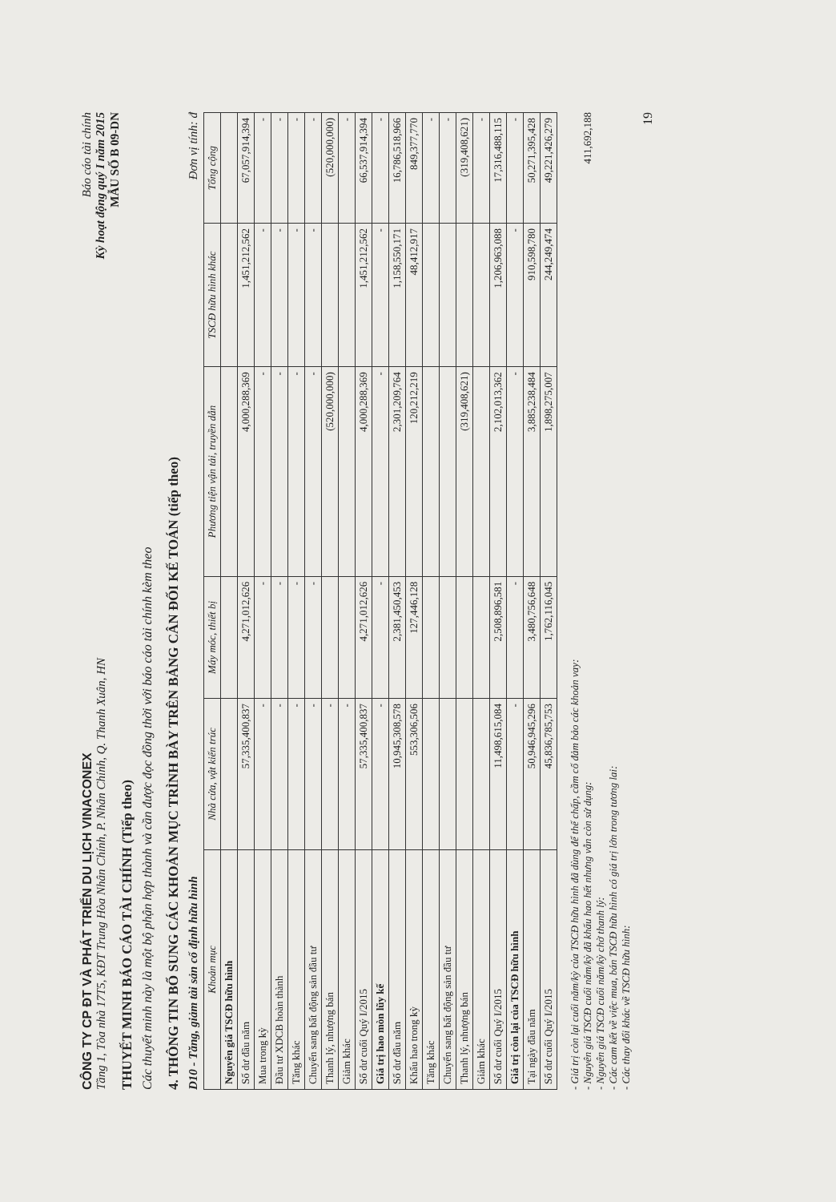CÔNG TY CP ĐT VÀ PHÁT TRIỂN DU LỊCH VINACONEX
Tầng 1, Tòa nhà 17T5, KĐT Trung Hòa Nhân Chính, P. Nhân Chính, Q. Thanh Xuân, HN
Báo cáo tài chính
Kỳ hoạt động quý I năm 2015
THUYẾT MINH BÁO CÁO TÀI CHÍNH (Tiếp theo)
MẪU SỐ B 09-DN
Các thuyết minh này là một bộ phận hợp thành và cần được đọc đồng thời với báo cáo tài chính kèm theo
4. THÔNG TIN BỔ SUNG CÁC KHOẢN MỤC TRÌNH BÀY TRÊN BẢNG CÂN ĐỐI KẾ TOÁN (tiếp theo)
D10 - Tăng, giảm tài sản cố định hữu hình Đơn vị tính: đ
| Khoản mục | Nhà cửa, vật kiến trúc | Máy móc, thiết bị | Phương tiện vận tải, truyền dẫn | TSCĐ hữu hình khác | Tổng cộng |
| --- | --- | --- | --- | --- | --- |
| Nguyên giá TSCĐ hữu hình | | | | | |
| Số dư đầu năm | 57,335,400,837 | 4,271,012,626 | 4,000,288,369 | 1,451,212,562 | 67,057,914,394 |
| Mua trong kỳ | - | - | - | - | - |
| Đầu tư XDCB hoàn thành | - | - | - | - | - |
| Tăng khác | - | - | - | - | - |
| Chuyển sang bất động sản đầu tư | - | - | - | - | - |
| Thanh lý, nhượng bán | - | | (520,000,000) | | (520,000,000) |
| Giảm khác | - | | | | - |
| Số dư cuối Quý I/2015 | 57,335,400,837 | 4,271,012,626 | 4,000,288,369 | 1,451,212,562 | 66,537,914,394 |
| Giá trị hao mòn lũy kế | - | - | - | - | - |
| Số dư đầu năm | 10,945,308,578 | 2,381,450,453 | 2,301,209,764 | 1,158,550,171 | 16,786,518,966 |
| Khấu hao trong kỳ | 553,306,506 | 127,446,128 | 120,212,219 | 48,412,917 | 849,377,770 |
| Tăng khác | | | | | - |
| Chuyển sang bất động sản đầu tư | | | | | - |
| Thanh lý, nhượng bán | | | (319,408,621) | | (319,408,621) |
| Giảm khác | | | | | - |
| Số dư cuối Quý I/2015 | 11,498,615,084 | 2,508,896,581 | 2,102,013,362 | 1,206,963,088 | 17,316,488,115 |
| Giá trị còn lại của TSCĐ hữu hình | - | - | - | - | - |
| Tại ngày đầu năm | 50,946,945,296 | 3,480,756,648 | 3,885,238,484 | 910,598,780 | 50,271,395,428 |
| Số dư cuối Quý I/2015 | 45,836,785,753 | 1,762,116,045 | 1,898,275,007 | 244,249,474 | 49,221,426,279 |
- Giá trị còn lại cuối năm/kỳ của TSCĐ hữu hình đã dùng để thế chấp, cầm cố đảm bảo các khoản vay:
- Nguyên giá TSCĐ cuối năm/kỳ đã khấu hao hết nhưng vẫn còn sử dụng: 411,692,188
- Nguyên giá TSCĐ cuối năm/kỳ chờ thanh lý:
- Các cam kết về việc mua, bán TSCĐ hữu hình có giá trị lớn trong tương lai:
- Các thay đổi khác về TSCĐ hữu hình:
19